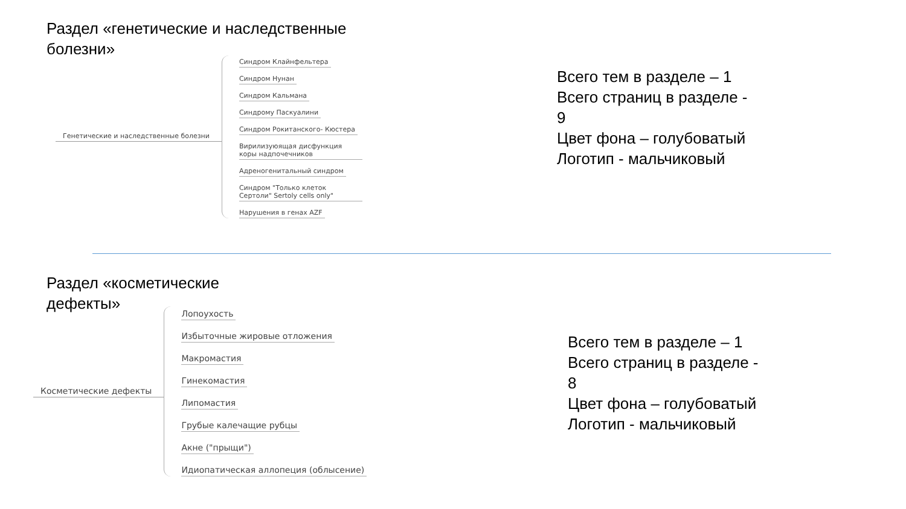Раздел «генетические и наследственные болезни»
Генетические и наследственные болезни
Синдром Клайнфельтера
Синдром Нунан
Синдром Кальмана
Синдрому Паскуалини
Синдром Рокитанского- Кюстера
Вирилизуюящая дисфункция коры надпочечников
Адреногенитальный синдром
Синдром "Только клеток Сертоли" Sertoly cells only"
Нарушения в генах AZF
Всего тем в разделе – 1
Всего страниц в разделе -
9
Цвет фона – голубоватый
Логотип - мальчиковый
Раздел «косметические
дефекты»
Косметические дефекты
Лопоухость
Избыточные жировые отложения
Макромастия
Гинекомастия
Липомастия
Грубые калечащие рубцы
Акне ("прыщи")
Идиопатическая аллопеция (облысение)
Всего тем в разделе – 1
Всего страниц в разделе -
8
Цвет фона – голубоватый
Логотип - мальчиковый